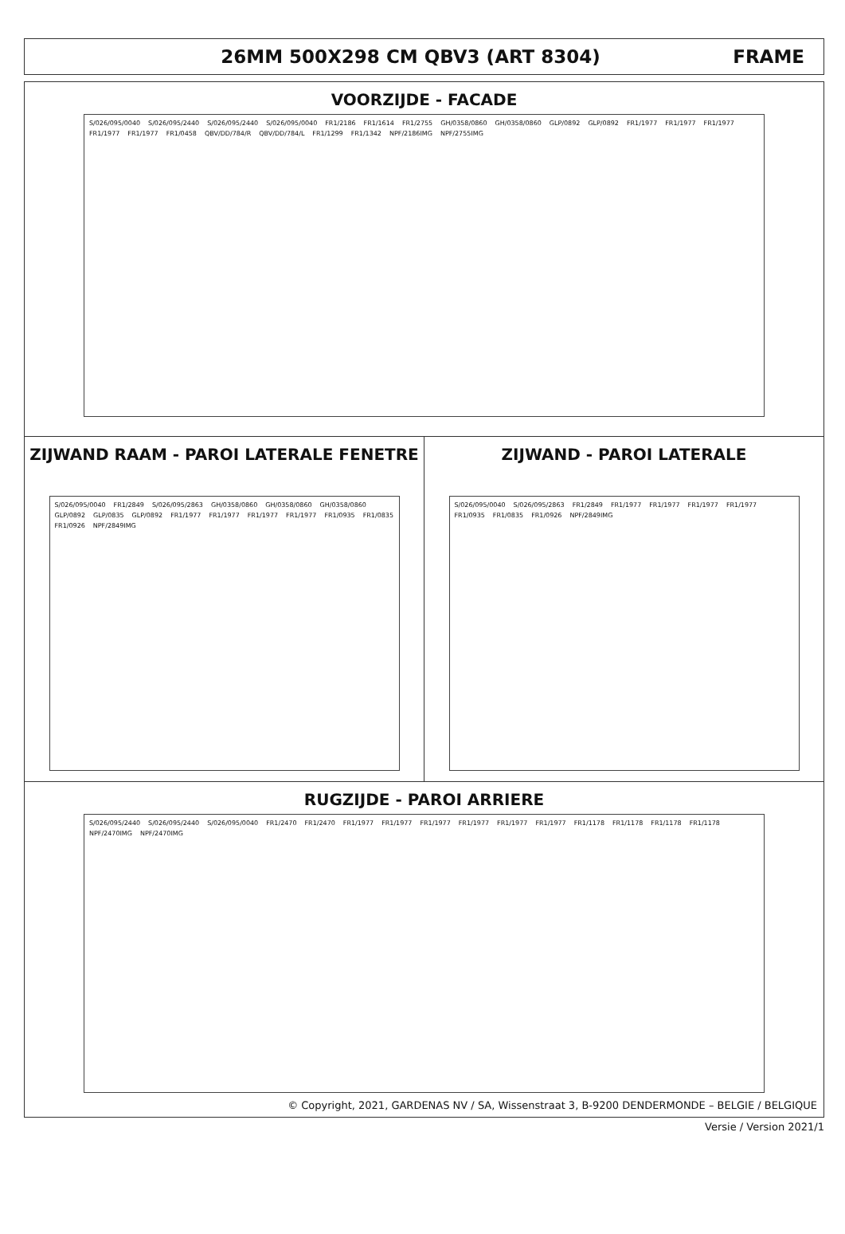26MM 500X298 CM QBV3 (ART 8304)
FRAME
VOORZIJDE - FACADE
S/026/095/0040 S/026/095/2440 S/026/095/2440 S/026/095/0040 FR1/2186 FR1/1614 FR1/2755 GH/0358/0860 GH/0358/0860 GLP/0892 GLP/0892 FR1/1977 FR1/1977 FR1/1977 FR1/1977 FR1/1977 FR1/0458 QBV/DD/784/R QBV/DD/784/L FR1/1299 FR1/1342 NPF/2186IMG NPF/2755IMG
ZIJWAND RAAM - PAROI LATERALE FENETRE
S/026/095/0040 FR1/2849 S/026/095/2863 GH/0358/0860 GH/0358/0860 GH/0358/0860 GLP/0892 GLP/0835 GLP/0892 FR1/1977 FR1/1977 FR1/1977 FR1/1977 FR1/0935 FR1/0835 FR1/0926 NPF/2849IMG
ZIJWAND - PAROI LATERALE
S/026/095/0040 S/026/095/2863 FR1/2849 FR1/1977 FR1/1977 FR1/1977 FR1/1977 FR1/0935 FR1/0835 FR1/0926 NPF/2849IMG
RUGZIJDE - PAROI ARRIERE
S/026/095/2440 S/026/095/2440 S/026/095/0040 FR1/2470 FR1/2470 FR1/1977 FR1/1977 FR1/1977 FR1/1977 FR1/1977 FR1/1977 FR1/1178 FR1/1178 FR1/1178 FR1/1178 NPF/2470IMG NPF/2470IMG
© Copyright, 2021, GARDENAS NV / SA, Wissenstraat 3, B-9200 DENDERMONDE – BELGIE / BELGIQUE
Versie / Version 2021/1